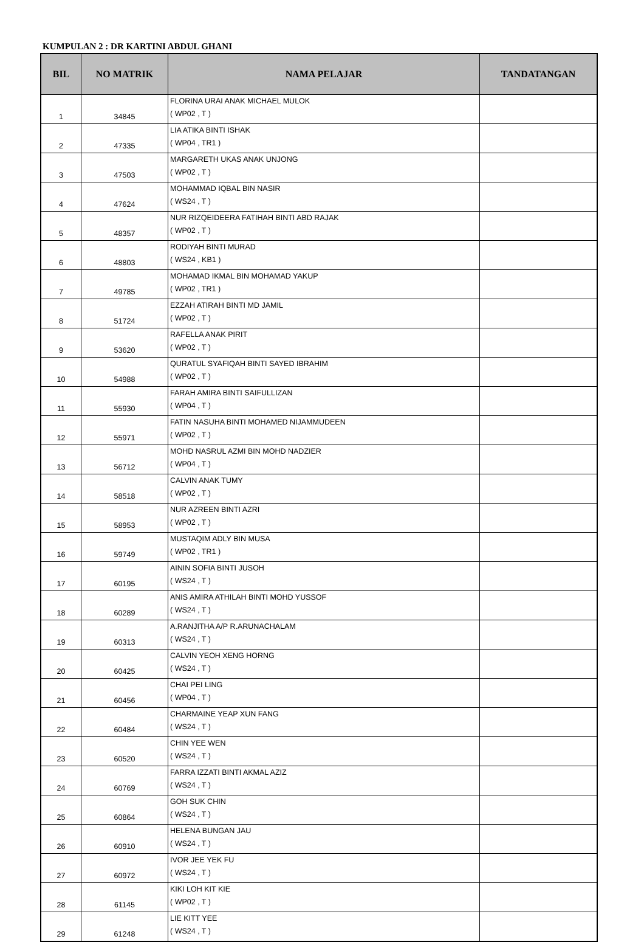KUMPULAN 2 : DR KARTINI ABDUL GHANI
| BIL | NO MATRIK | NAMA PELAJAR | TANDATANGAN |
| --- | --- | --- | --- |
| 1 | 34845 | FLORINA URAI ANAK MICHAEL MULOK ( WP02 , T ) | |
| 2 | 47335 | LIA ATIKA BINTI ISHAK ( WP04 , TR1 ) | |
| 3 | 47503 | MARGARETH UKAS ANAK UNJONG ( WP02 , T ) | |
| 4 | 47624 | MOHAMMAD IQBAL BIN NASIR ( WS24 , T ) | |
| 5 | 48357 | NUR RIZQEIDEERA FATIHAH BINTI ABD RAJAK ( WP02 , T ) | |
| 6 | 48803 | RODIYAH BINTI MURAD ( WS24 , KB1 ) | |
| 7 | 49785 | MOHAMAD IKMAL BIN MOHAMAD YAKUP ( WP02 , TR1 ) | |
| 8 | 51724 | EZZAH ATIRAH BINTI MD JAMIL ( WP02 , T ) | |
| 9 | 53620 | RAFELLA ANAK PIRIT ( WP02 , T ) | |
| 10 | 54988 | QURATUL SYAFIQAH BINTI SAYED IBRAHIM ( WP02 , T ) | |
| 11 | 55930 | FARAH AMIRA BINTI SAIFULLIZAN ( WP04 , T ) | |
| 12 | 55971 | FATIN NASUHA BINTI MOHAMED NIJAMMUDEEN ( WP02 , T ) | |
| 13 | 56712 | MOHD NASRUL AZMI BIN MOHD NADZIER ( WP04 , T ) | |
| 14 | 58518 | CALVIN ANAK TUMY ( WP02 , T ) | |
| 15 | 58953 | NUR AZREEN BINTI AZRI ( WP02 , T ) | |
| 16 | 59749 | MUSTAQIM ADLY BIN MUSA ( WP02 , TR1 ) | |
| 17 | 60195 | AININ SOFIA BINTI JUSOH ( WS24 , T ) | |
| 18 | 60289 | ANIS AMIRA ATHILAH BINTI MOHD YUSSOF ( WS24 , T ) | |
| 19 | 60313 | A.RANJITHA A/P R.ARUNACHALAM ( WS24 , T ) | |
| 20 | 60425 | CALVIN YEOH XENG HORNG ( WS24 , T ) | |
| 21 | 60456 | CHAI PEI LING ( WP04 , T ) | |
| 22 | 60484 | CHARMAINE YEAP XUN FANG ( WS24 , T ) | |
| 23 | 60520 | CHIN YEE WEN ( WS24 , T ) | |
| 24 | 60769 | FARRA IZZATI BINTI AKMAL AZIZ ( WS24 , T ) | |
| 25 | 60864 | GOH SUK CHIN ( WS24 , T ) | |
| 26 | 60910 | HELENA BUNGAN JAU ( WS24 , T ) | |
| 27 | 60972 | IVOR JEE YEK FU ( WS24 , T ) | |
| 28 | 61145 | KIKI LOH KIT KIE ( WP02 , T ) | |
| 29 | 61248 | LIE KITT YEE ( WS24 , T ) | |